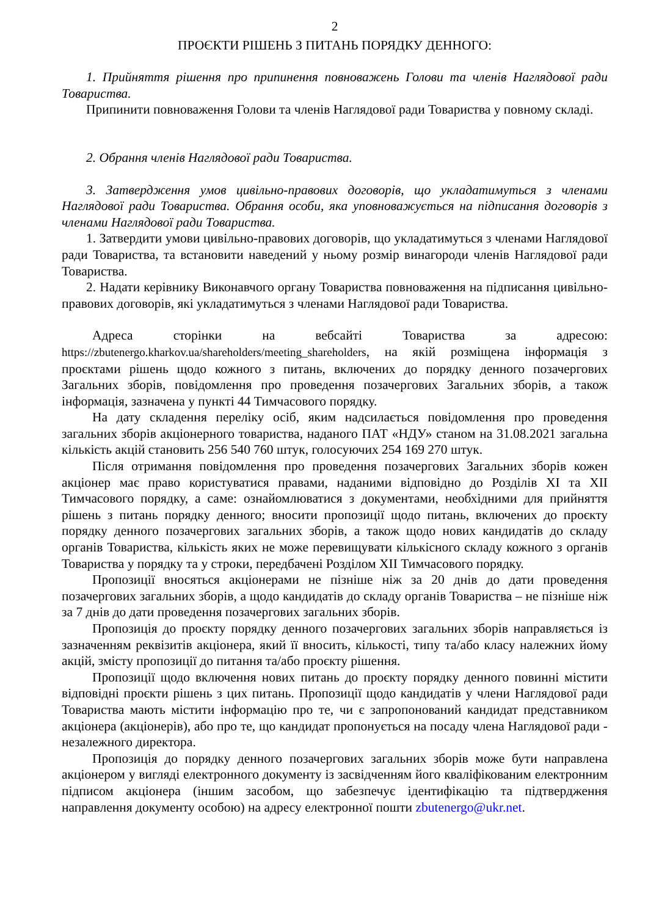2
ПРОЄКТИ РІШЕНЬ З ПИТАНЬ ПОРЯДКУ ДЕННОГО:
1. Прийняття рішення про припинення повноважень Голови та членів Наглядової ради Товариства.
Припинити повноваження Голови та членів Наглядової ради Товариства у повному складі.
2. Обрання членів Наглядової ради Товариства.
3. Затвердження умов цивільно-правових договорів, що укладатимуться з членами Наглядової ради Товариства. Обрання особи, яка уповноважується на підписання договорів з членами Наглядової ради Товариства.
1. Затвердити умови цивільно-правових договорів, що укладатимуться з членами Наглядової ради Товариства, та встановити наведений у ньому розмір винагороди членів Наглядової ради Товариства.
2. Надати керівнику Виконавчого органу Товариства повноваження на підписання цивільно-правових договорів, які укладатимуться з членами Наглядової ради Товариства.
Адреса сторінки на вебсайті Товариства за адресою: https://zbutenergo.kharkov.ua/shareholders/meeting_shareholders, на якій розміщена інформація з проєктами рішень щодо кожного з питань, включених до порядку денного позачергових Загальних зборів, повідомлення про проведення позачергових Загальних зборів, а також інформація, зазначена у пункті 44 Тимчасового порядку.
На дату складення переліку осіб, яким надсилається повідомлення про проведення загальних зборів акціонерного товариства, наданого ПАТ «НДУ» станом на 31.08.2021 загальна кількість акцій становить 256 540 760 штук, голосуючих 254 169 270 штук.
Після отримання повідомлення про проведення позачергових Загальних зборів кожен акціонер має право користуватися правами, наданими відповідно до Розділів XI та XII Тимчасового порядку, а саме: ознайомлюватися з документами, необхідними для прийняття рішень з питань порядку денного; вносити пропозиції щодо питань, включених до проєкту порядку денного позачергових загальних зборів, а також щодо нових кандидатів до складу органів Товариства, кількість яких не може перевищувати кількісного складу кожного з органів Товариства у порядку та у строки, передбачені Розділом XII Тимчасового порядку.
Пропозиції вносяться акціонерами не пізніше ніж за 20 днів до дати проведення позачергових загальних зборів, а щодо кандидатів до складу органів Товариства – не пізніше ніж за 7 днів до дати проведення позачергових загальних зборів.
Пропозиція до проєкту порядку денного позачергових загальних зборів направляється із зазначенням реквізитів акціонера, який її вносить, кількості, типу та/або класу належних йому акцій, змісту пропозиції до питання та/або проєкту рішення.
Пропозиції щодо включення нових питань до проєкту порядку денного повинні містити відповідні проєкти рішень з цих питань. Пропозиції щодо кандидатів у члени Наглядової ради Товариства мають містити інформацію про те, чи є запропонований кандидат представником акціонера (акціонерів), або про те, що кандидат пропонується на посаду члена Наглядової ради - незалежного директора.
Пропозиція до порядку денного позачергових загальних зборів може бути направлена акціонером у вигляді електронного документу із засвідченням його кваліфікованим електронним підписом акціонера (іншим засобом, що забезпечує ідентифікацію та підтвердження направлення документу особою) на адресу електронної пошти zbutenergo@ukr.net.